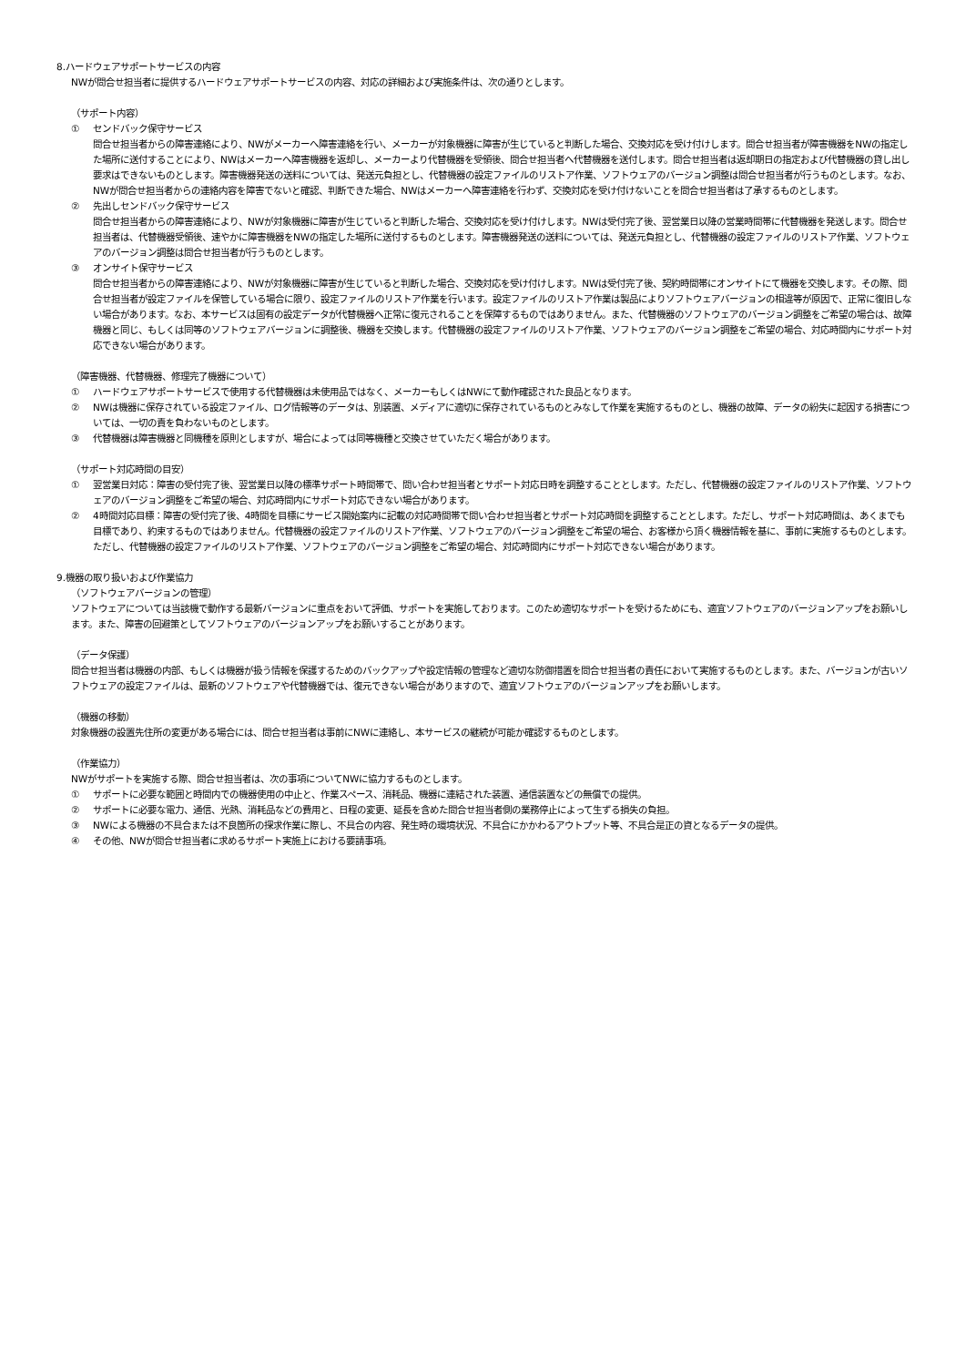8.ハードウェアサポートサービスの内容
NWが問合せ担当者に提供するハードウェアサポートサービスの内容、対応の詳細および実施条件は、次の通りとします。
（サポート内容）
① センドバック保守サービス
問合せ担当者からの障害連絡により、NWがメーカーへ障害連絡を行い、メーカーが対象機器に障害が生じていると判断した場合、交換対応を受け付けします。問合せ担当者が障害機器をNWの指定した場所に送付することにより、NWはメーカーへ障害機器を返却し、メーカーより代替機器を受領後、問合せ担当者へ代替機器を送付します。問合せ担当者は返却期日の指定および代替機器の貸し出し要求はできないものとします。障害機器発送の送料については、発送元負担とし、代替機器の設定ファイルのリストア作業、ソフトウェアのバージョン調整は問合せ担当者が行うものとします。なお、NWが問合せ担当者からの連絡内容を障害でないと確認、判断できた場合、NWはメーカーへ障害連絡を行わず、交換対応を受け付けないことを問合せ担当者は了承するものとします。
② 先出しセンドバック保守サービス
問合せ担当者からの障害連絡により、NWが対象機器に障害が生じていると判断した場合、交換対応を受け付けします。NWは受付完了後、翌営業日以降の営業時間帯に代替機器を発送します。問合せ担当者は、代替機器受領後、速やかに障害機器をNWの指定した場所に送付するものとします。障害機器発送の送料については、発送元負担とし、代替機器の設定ファイルのリストア作業、ソフトウェアのバージョン調整は問合せ担当者が行うものとします。
③ オンサイト保守サービス
問合せ担当者からの障害連絡により、NWが対象機器に障害が生じていると判断した場合、交換対応を受け付けします。NWは受付完了後、契約時間帯にオンサイトにて機器を交換します。その際、問合せ担当者が設定ファイルを保管している場合に限り、設定ファイルのリストア作業を行います。設定ファイルのリストア作業は製品によりソフトウェアバージョンの相違等が原因で、正常に復旧しない場合があります。なお、本サービスは固有の設定データが代替機器へ正常に復元されることを保障するものではありません。また、代替機器のソフトウェアのバージョン調整をご希望の場合は、故障機器と同じ、もしくは同等のソフトウェアバージョンに調整後、機器を交換します。代替機器の設定ファイルのリストア作業、ソフトウェアのバージョン調整をご希望の場合、対応時間内にサポート対応できない場合があります。
（障害機器、代替機器、修理完了機器について）
① ハードウェアサポートサービスで使用する代替機器は未使用品ではなく、メーカーもしくはNWにて動作確認された良品となります。
② NWは機器に保存されている設定ファイル、ログ情報等のデータは、別装置、メディアに適切に保存されているものとみなして作業を実施するものとし、機器の故障、データの紛失に起因する損害については、一切の責を負わないものとします。
③ 代替機器は障害機器と同機種を原則としますが、場合によっては同等機種と交換させていただく場合があります。
（サポート対応時間の目安）
① 翌営業日対応：障害の受付完了後、翌営業日以降の標準サポート時間帯で、問い合わせ担当者とサポート対応日時を調整することとします。ただし、代替機器の設定ファイルのリストア作業、ソフトウェアのバージョン調整をご希望の場合、対応時間内にサポート対応できない場合があります。
② 4時間対応目標：障害の受付完了後、4時間を目標にサービス開始案内に記載の対応時間帯で問い合わせ担当者とサポート対応時間を調整することとします。ただし、サポート対応時間は、あくまでも目標であり、約束するものではありません。代替機器の設定ファイルのリストア作業、ソフトウェアのバージョン調整をご希望の場合、お客様から頂く機器情報を基に、事前に実施するものとします。ただし、代替機器の設定ファイルのリストア作業、ソフトウェアのバージョン調整をご希望の場合、対応時間内にサポート対応できない場合があります。
9.機器の取り扱いおよび作業協力
（ソフトウェアバージョンの管理）
ソフトウェアについては当該機で動作する最新バージョンに重点をおいて評価、サポートを実施しております。このため適切なサポートを受けるためにも、適宜ソフトウェアのバージョンアップをお願いします。また、障害の回避策としてソフトウェアのバージョンアップをお願いすることがあります。
（データ保護）
問合せ担当者は機器の内部、もしくは機器が扱う情報を保護するためのバックアップや設定情報の管理など適切な防御措置を問合せ担当者の責任において実施するものとします。また、バージョンが古いソフトウェアの設定ファイルは、最新のソフトウェアや代替機器では、復元できない場合がありますので、適宜ソフトウェアのバージョンアップをお願いします。
（機器の移動）
対象機器の設置先住所の変更がある場合には、問合せ担当者は事前にNWに連絡し、本サービスの継続が可能か確認するものとします。
（作業協力）
NWがサポートを実施する際、問合せ担当者は、次の事項についてNWに協力するものとします。
① サポートに必要な範囲と時間内での機器使用の中止と、作業スペース、消耗品、機器に連結された装置、通信装置などの無償での提供。
② サポートに必要な電力、通信、光熱、消耗品などの費用と、日程の変更、延長を含めた問合せ担当者側の業務停止によって生ずる損失の負担。
③ NWによる機器の不具合または不良箇所の探求作業に際し、不具合の内容、発生時の環境状況、不具合にかかわるアウトプット等、不具合是正の資となるデータの提供。
④ その他、NWが問合せ担当者に求めるサポート実施上における要請事項。